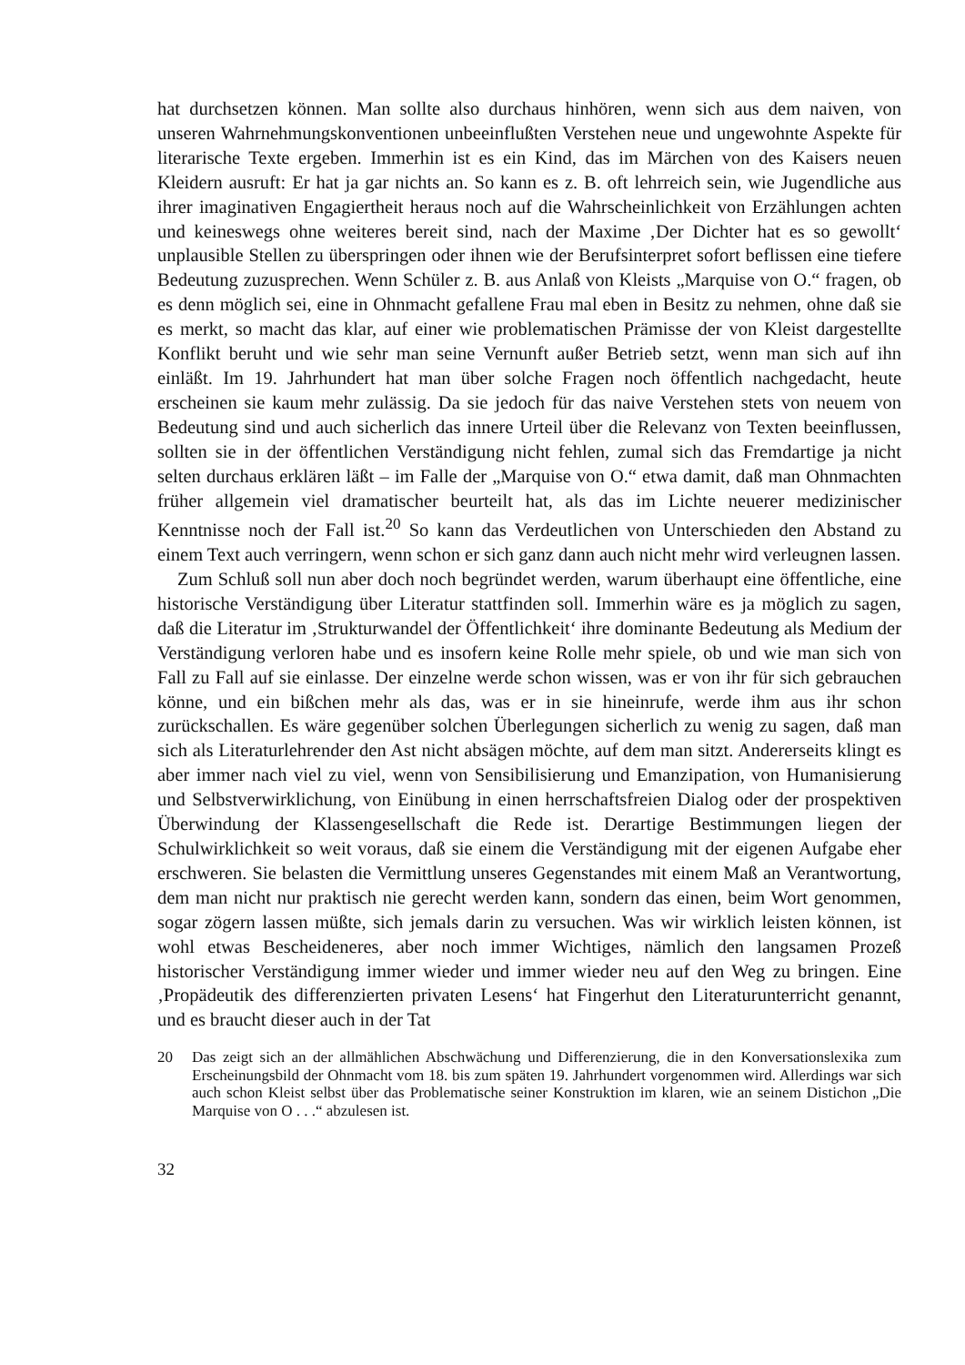hat durchsetzen können. Man sollte also durchaus hinhören, wenn sich aus dem naiven, von unseren Wahrnehmungskonventionen unbeeinflußten Verstehen neue und ungewohnte Aspekte für literarische Texte ergeben. Immerhin ist es ein Kind, das im Märchen von des Kaisers neuen Kleidern ausruft: Er hat ja gar nichts an. So kann es z. B. oft lehrreich sein, wie Jugendliche aus ihrer imaginativen Engagiertheit heraus noch auf die Wahrscheinlichkeit von Erzählungen achten und keineswegs ohne weiteres bereit sind, nach der Maxime ‚Der Dichter hat es so gewollt‘ unplausible Stellen zu überspringen oder ihnen wie der Berufsinterpret sofort beflissen eine tiefere Bedeutung zuzusprechen. Wenn Schüler z. B. aus Anlaß von Kleists „Marquise von O.“ fragen, ob es denn möglich sei, eine in Ohnmacht gefallene Frau mal eben in Besitz zu nehmen, ohne daß sie es merkt, so macht das klar, auf einer wie problematischen Prämisse der von Kleist dargestellte Konflikt beruht und wie sehr man seine Vernunft außer Betrieb setzt, wenn man sich auf ihn einläßt. Im 19. Jahrhundert hat man über solche Fragen noch öffentlich nachgedacht, heute erscheinen sie kaum mehr zulässig. Da sie jedoch für das naive Verstehen stets von neuem von Bedeutung sind und auch sicherlich das innere Urteil über die Relevanz von Texten beeinflussen, sollten sie in der öffentlichen Verständigung nicht fehlen, zumal sich das Fremdartige ja nicht selten durchaus erklären läßt – im Falle der „Marquise von O.“ etwa damit, daß man Ohnmachten früher allgemein viel dramatischer beurteilt hat, als das im Lichte neuerer medizinischer Kenntnisse noch der Fall ist.<sup>20</sup> So kann das Verdeutlichen von Unterschieden den Abstand zu einem Text auch verringern, wenn schon er sich ganz dann auch nicht mehr wird verleugnen lassen.
Zum Schluß soll nun aber doch noch begründet werden, warum überhaupt eine öffentliche, eine historische Verständigung über Literatur stattfinden soll. Immerhin wäre es ja möglich zu sagen, daß die Literatur im ‚Strukturwandel der Öffentlichkeit‘ ihre dominante Bedeutung als Medium der Verständigung verloren habe und es insofern keine Rolle mehr spiele, ob und wie man sich von Fall zu Fall auf sie einlasse. Der einzelne werde schon wissen, was er von ihr für sich gebrauchen könne, und ein bißchen mehr als das, was er in sie hineinrufe, werde ihm aus ihr schon zurückschallen. Es wäre gegenüber solchen Überlegungen sicherlich zu wenig zu sagen, daß man sich als Literaturlehrender den Ast nicht absägen möchte, auf dem man sitzt. Andererseits klingt es aber immer nach viel zu viel, wenn von Sensibilisierung und Emanzipation, von Humanisierung und Selbstverwirklichung, von Einübung in einen herrschaftsfreien Dialog oder der prospektiven Überwindung der Klassengesellschaft die Rede ist. Derartige Bestimmungen liegen der Schulwirklichkeit so weit voraus, daß sie einem die Verständigung mit der eigenen Aufgabe eher erschweren. Sie belasten die Vermittlung unseres Gegenstandes mit einem Maß an Verantwortung, dem man nicht nur praktisch nie gerecht werden kann, sondern das einen, beim Wort genommen, sogar zögern lassen müßte, sich jemals darin zu versuchen. Was wir wirklich leisten können, ist wohl etwas Bescheideneres, aber noch immer Wichtiges, nämlich den langsamen Prozeß historischer Verständigung immer wieder und immer wieder neu auf den Weg zu bringen. Eine ‚Propädeutik des differenzierten privaten Lesens‘ hat Fingerhut den Literaturunterricht genannt, und es braucht dieser auch in der Tat
20 Das zeigt sich an der allmählichen Abschwächung und Differenzierung, die in den Konversationslexika zum Erscheinungsbild der Ohnmacht vom 18. bis zum späten 19. Jahrhundert vorgenommen wird. Allerdings war sich auch schon Kleist selbst über das Problematische seiner Konstruktion im klaren, wie an seinem Distichon „Die Marquise von O . . .“ abzulesen ist.
32